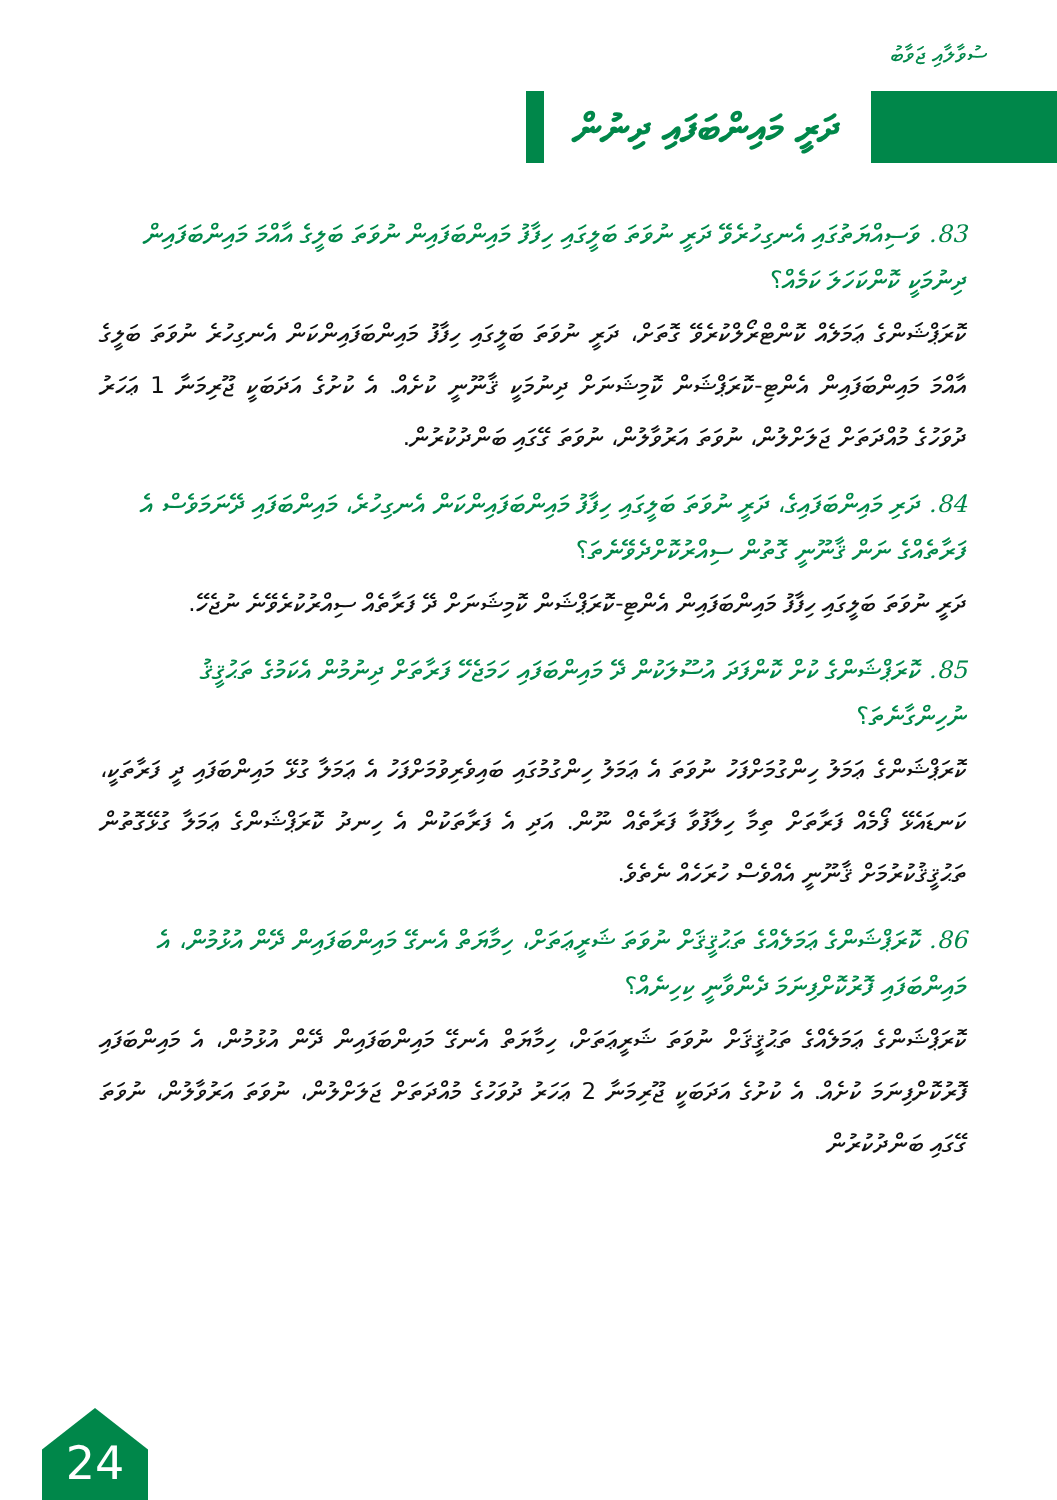ސުވާލާއި ޖަވާބު
ދަރީ މައިންބަފައި ދިނުން
83. ވަސިއްޔަތުގައި އެނގިހުރެވޭ ދަރީ ނުވަތަ ބަލީގައި ހިފާފު މައިންބަފައިން ނުވަތަ ބަލީގެ އާއްމަ މައިންބަފައިން ދިނުމަކީ ކޮންކަހަލަ ކަމެއް؟
ކޮރަޕްޝަންގެ ޢަމަލެއް ކޮންޓްރޯލްކުރެވޭ ގޮތަށް، ދަރީ ނުވަތަ ބަލީގައި ހިފާފު މައިންބަފައިންކަން އެނގިހުރެ ނުވަތަ ބަލީގެ އާއްމަ މައިންބަފައިން އެންޓި-ކޮރަޕްޝަން ކޮމިޝަނަށް ދިނުމަކީ ޤާނޫނީ ކުށެއް. އެ ކުށުގެ އަދަބަކީ ޖޫރިމަނާ 1 ޢަހަރު ދުވަހުގެ މުއްދަތަށް ޖަލަށްލުން، ނުވަތަ އަރުވާލުން، ނުވަތަ ގޭގައި ބަންދުކުރުން.
84. ދަރި މައިންބަފައިގެ، ދަރީ ނުވަތަ ބަލީގައި ހިފާފު މައިންބަފައިންކަން އެނގިހުރެ، މައިންބަފައި ދޭނަމަވެސް އެ ފަރާތެއްގެ ނަން ޤާނޫނީ ގޮތުން ސިއްރުކޮށްދެވޭނެތަ؟
ދަރީ ނުވަތަ ބަލީގައި ހިފާފު މައިންބަފައިން އެންޓި-ކޮރަޕްޝަން ކޮމިޝަނަށް ދޭ ފަރާތެއް ސިއްރުކުރެވޭނެ ނުޖެހޭ.
85. ކޮރަޕްޝަންގެ ކުށް ކޮންފަދަ އުސޫލަކުން ދޭ މައިންބަފައި ހަމަޖެހޭ ފަރާތަށް ދިނުމުން އެކަމުގެ ތަޙުޤީޤު ނުހިންގާނެތަ؟
ކޮރަޕްޝަންގެ ޢަމަލު ހިންގުމަށްފަހު ނުވަތަ އެ ޢަމަލު ހިންގުމުގައި ބައިވެރިވުމަށްފަހު އެ ޢަމަލާ ގުޅޭ މައިންބަފައި ދީ ފަރާތަކީ، ކަނޑައެޅޭ ފޯމެއް ފަރާތަށް ތިމާ ހިލާފުވާ ފަރާތެއް ނޫން. އަދި އެ ފަރާތަކުން އެ ހިނދު ކޮރަޕްޝަންގެ ޢަމަލާ ގުޅޭގޮތުން ތަޙުޤީޤުކުރުމަށް ޤާނޫނީ އެއްވެސް ހުރަހެއް ނެތެވެ.
86. ކޮރަޕްޝަންގެ ޢަމަލެއްގެ ތަޙުޤީޤަށް ނުވަތަ ޝަރީޢަތަށް، ހިމާޔަތް އެނގޭ މައިންބަފައިން ދޭން އުޅުމުން، އެ މައިންބަފައި ފޮރުކޮށްފިނަމަ ދެންވާނީ ކިހިނެއް؟
ކޮރަޕްޝަންގެ ޢަމަލެއްގެ ތަޙުޤީޤަށް ނުވަތަ ޝަރީޢަތަށް، ހިމާޔަތް އެނގޭ މައިންބަފައިން ދޭން އުޅުމުން، އެ މައިންބަފައި ފޮރުކޮށްފިނަމަ ކުށެއް. އެ ކުށުގެ އަދަބަކީ ޖޫރިމަނާ 2 ޢަހަރު ދުވަހުގެ މުއްދަތަށް ޖަލަށްލުން، ނުވަތަ އަރުވާލުން، ނުވަތަ ގޭގައި ބަންދުކުރުން
24